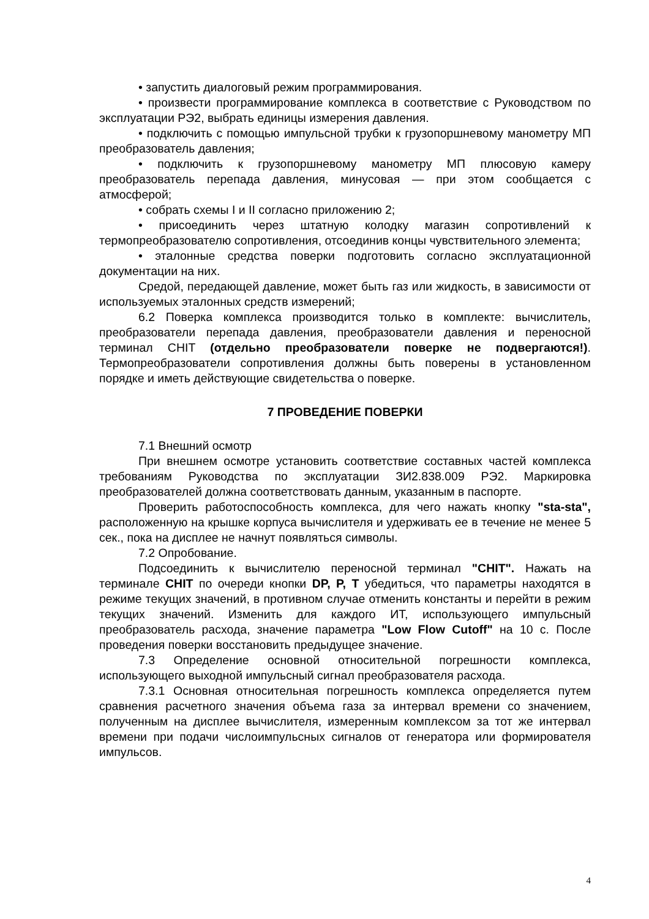• запустить диалоговый режим программирования.
• произвести программирование комплекса в соответствие с Руководством по эксплуатации РЭ2, выбрать единицы измерения давления.
• подключить с помощью импульсной трубки к грузопоршневому манометру МП преобразователь давления;
• подключить к грузопоршневому манометру МП плюсовую камеру преобразователь перепада давления, минусовая — при этом сообщается с атмосферой;
• собрать схемы I и II согласно приложению 2;
• присоединить через штатную колодку магазин сопротивлений к термопреобразователю сопротивления, отсоединив концы чувствительного элемента;
• эталонные средства поверки подготовить согласно эксплуатационной документации на них.
Средой, передающей давление, может быть газ или жидкость, в зависимости от используемых эталонных средств измерений;
6.2 Поверка комплекса производится только в комплекте: вычислитель, преобразователи перепада давления, преобразователи давления и переносной терминал CHIT (отдельно преобразователи поверке не подвергаются!). Термопреобразователи сопротивления должны быть поверены в установленном порядке и иметь действующие свидетельства о поверке.
7 ПРОВЕДЕНИЕ ПОВЕРКИ
7.1 Внешний осмотр
При внешнем осмотре установить соответствие составных частей комплекса требованиям Руководства по эксплуатации ЗИ2.838.009 РЭ2. Маркировка преобразователей должна соответствовать данным, указанным в паспорте.
Проверить работоспособность комплекса, для чего нажать кнопку "sta-sta", расположенную на крышке корпуса вычислителя и удерживать ее в течение не менее 5 сек., пока на дисплее не начнут появляться символы.
7.2 Опробование.
Подсоединить к вычислителю переносной терминал "CHIT". Нажать на терминале CHIT по очереди кнопки DP, P, T убедиться, что параметры находятся в режиме текущих значений, в противном случае отменить константы и перейти в режим текущих значений. Изменить для каждого ИТ, использующего импульсный преобразователь расхода, значение параметра "Low Flow Cutoff" на 10 с. После проведения поверки восстановить предыдущее значение.
7.3 Определение основной относительной погрешности комплекса, использующего выходной импульсный сигнал преобразователя расхода.
7.3.1 Основная относительная погрешность комплекса определяется путем сравнения расчетного значения объема газа за интервал времени со значением, полученным на дисплее вычислителя, измеренным комплексом за тот же интервал времени при подачи числоимпульсных сигналов от генератора или формирователя импульсов.
4